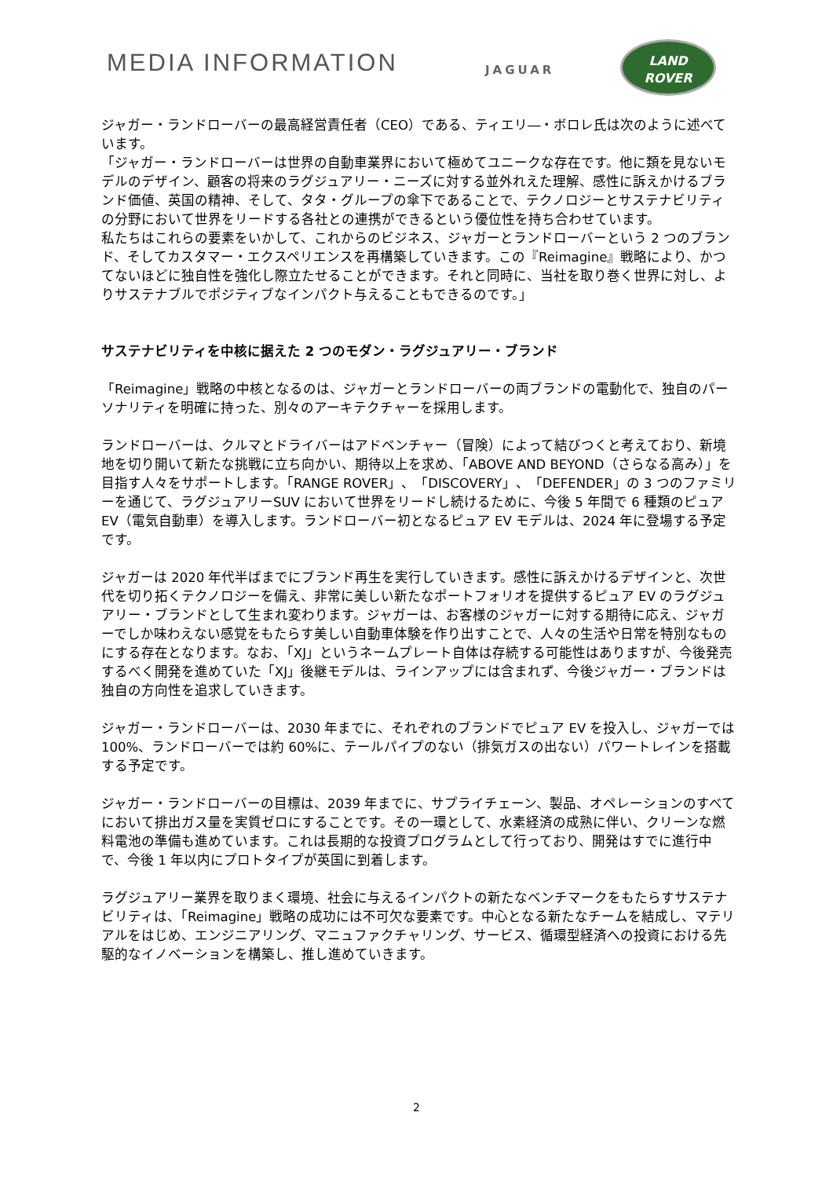MEDIA INFORMATION JAGUAR
LAND
ROVER
ジャガー・ランドローバーの最高経営責任者（CEO）である、ティエリ―・ボロレ氏は次のように述べています。
「ジャガー・ランドローバーは世界の自動車業界において極めてユニークな存在です。他に類を見ないモデルのデザイン、顧客の将来のラグジュアリー・ニーズに対する並外れえた理解、感性に訴えかけるブランド価値、英国の精神、そして、タタ・グループの傘下であることで、テクノロジーとサステナビリティの分野において世界をリードする各社との連携ができるという優位性を持ち合わせています。
私たちはこれらの要素をいかして、これからのビジネス、ジャガーとランドローバーという 2 つのブランド、そしてカスタマー・エクスペリエンスを再構築していきます。この『Reimagine』戦略により、かつてないほどに独自性を強化し際立たせることができます。それと同時に、当社を取り巻く世界に対し、よりサステナブルでポジティブなインパクト与えることもできるのです。」
サステナビリティを中核に据えた 2 つのモダン・ラグジュアリー・ブランド
「Reimagine」戦略の中核となるのは、ジャガーとランドローバーの両ブランドの電動化で、独自のパーソナリティを明確に持った、別々のアーキテクチャーを採用します。
ランドローバーは、クルマとドライバーはアドベンチャー（冒険）によって結びつくと考えており、新境地を切り開いて新たな挑戦に立ち向かい、期待以上を求め、「ABOVE AND BEYOND（さらなる高み）」を目指す人々をサポートします。「RANGE ROVER」、「DISCOVERY」、「DEFENDER」の 3 つのファミリーを通じて、ラグジュアリーSUV において世界をリードし続けるために、今後 5 年間で 6 種類のピュア EV（電気自動車）を導入します。ランドローバー初となるピュア EV モデルは、2024 年に登場する予定です。
ジャガーは 2020 年代半ばまでにブランド再生を実行していきます。感性に訴えかけるデザインと、次世代を切り拓くテクノロジーを備え、非常に美しい新たなポートフォリオを提供するピュア EV のラグジュアリー・ブランドとして生まれ変わります。ジャガーは、お客様のジャガーに対する期待に応え、ジャガーでしか味わえない感覚をもたらす美しい自動車体験を作り出すことで、人々の生活や日常を特別なものにする存在となります。なお、「XJ」というネームプレート自体は存続する可能性はありますが、今後発売するべく開発を進めていた「XJ」後継モデルは、ラインアップには含まれず、今後ジャガー・ブランドは独自の方向性を追求していきます。
ジャガー・ランドローバーは、2030 年までに、それぞれのブランドでピュア EV を投入し、ジャガーでは 100%、ランドローバーでは約 60%に、テールパイプのない（排気ガスの出ない）パワートレインを搭載する予定です。
ジャガー・ランドローバーの目標は、2039 年までに、サプライチェーン、製品、オペレーションのすべてにおいて排出ガス量を実質ゼロにすることです。その一環として、水素経済の成熟に伴い、クリーンな燃料電池の準備も進めています。これは長期的な投資プログラムとして行っており、開発はすでに進行中で、今後 1 年以内にプロトタイプが英国に到着します。
ラグジュアリー業界を取りまく環境、社会に与えるインパクトの新たなベンチマークをもたらすサステナビリティは、「Reimagine」戦略の成功には不可欠な要素です。中心となる新たなチームを結成し、マテリアルをはじめ、エンジニアリング、マニュファクチャリング、サービス、循環型経済への投資における先駆的なイノベーションを構築し、推し進めていきます。
2